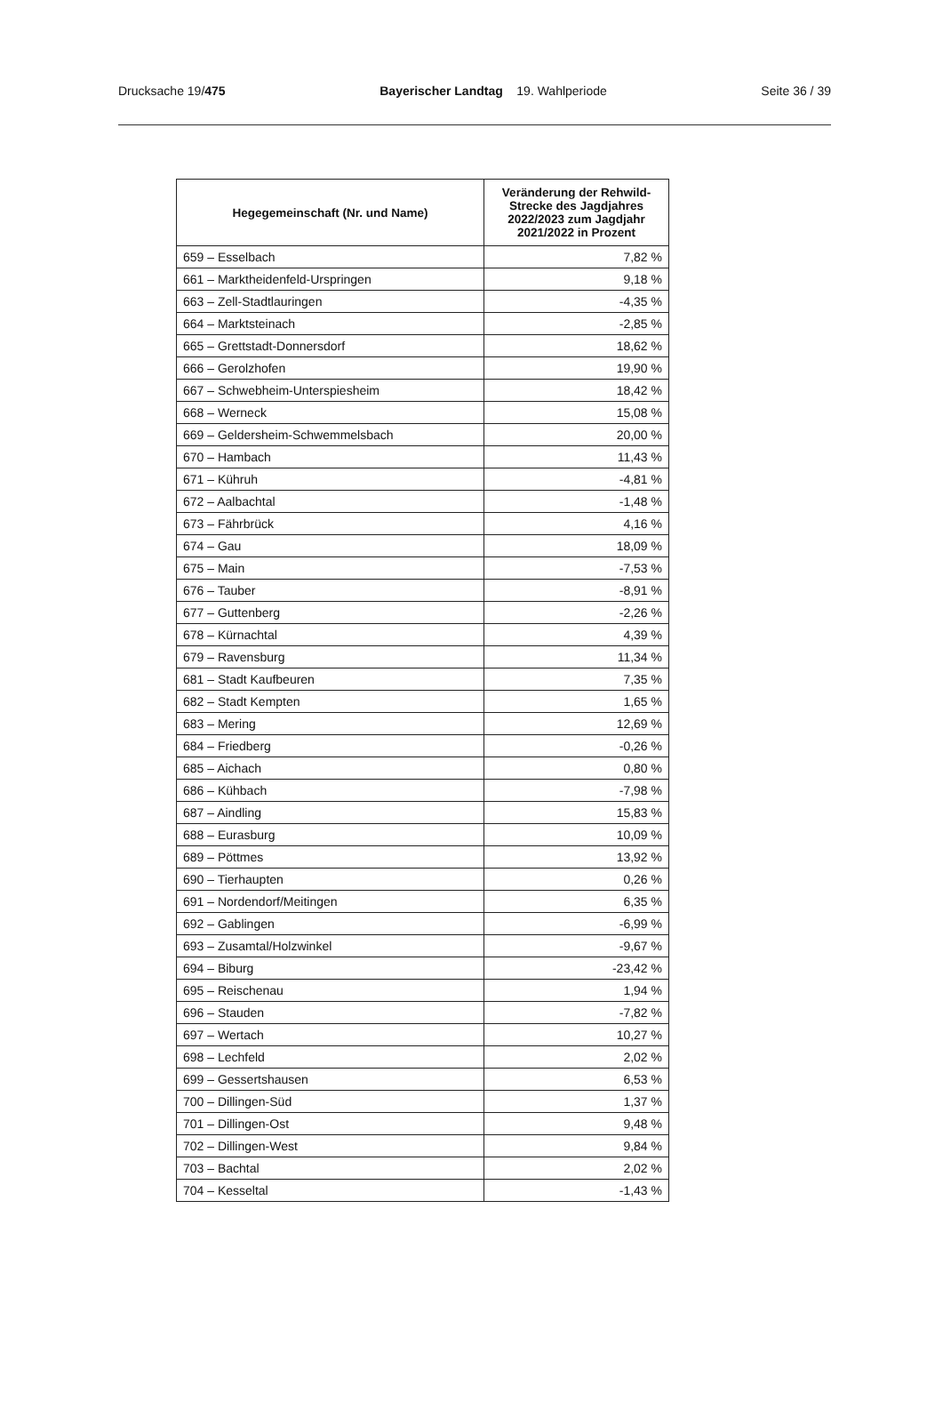Drucksache 19/475 Bayerischer Landtag 19. Wahlperiode
Seite 36 / 39
| Hegegemeinschaft (Nr. und Name) | Veränderung der Rehwild-Strecke des Jagdjahres 2022/2023 zum Jagdjahr 2021/2022 in Prozent |
| --- | --- |
| 659 – Esselbach | 7,82 % |
| 661 – Marktheidenfeld-Urspringen | 9,18 % |
| 663 – Zell-Stadtlauringen | -4,35 % |
| 664 – Marktsteinach | -2,85 % |
| 665 – Grettstadt-Donnersdorf | 18,62 % |
| 666 – Gerolzhofen | 19,90 % |
| 667 – Schwebheim-Unterspiesheim | 18,42 % |
| 668 – Werneck | 15,08 % |
| 669 – Geldersheim-Schwemmelsbach | 20,00 % |
| 670 – Hambach | 11,43 % |
| 671 – Kühruh | -4,81 % |
| 672 – Aalbachtal | -1,48 % |
| 673 – Fährbrück | 4,16 % |
| 674 – Gau | 18,09 % |
| 675 – Main | -7,53 % |
| 676 – Tauber | -8,91 % |
| 677 – Guttenberg | -2,26 % |
| 678 – Kürnachtal | 4,39 % |
| 679 – Ravensburg | 11,34 % |
| 681 – Stadt Kaufbeuren | 7,35 % |
| 682 – Stadt Kempten | 1,65 % |
| 683 – Mering | 12,69 % |
| 684 – Friedberg | -0,26 % |
| 685 – Aichach | 0,80 % |
| 686 – Kühbach | -7,98 % |
| 687 – Aindling | 15,83 % |
| 688 – Eurasburg | 10,09 % |
| 689 – Pöttmes | 13,92 % |
| 690 – Tierhaupten | 0,26 % |
| 691 – Nordendorf/Meitingen | 6,35 % |
| 692 – Gablingen | -6,99 % |
| 693 – Zusamtal/Holzwinkel | -9,67 % |
| 694 – Biburg | -23,42 % |
| 695 – Reischenau | 1,94 % |
| 696 – Stauden | -7,82 % |
| 697 – Wertach | 10,27 % |
| 698 – Lechfeld | 2,02 % |
| 699 – Gessertshausen | 6,53 % |
| 700 – Dillingen-Süd | 1,37 % |
| 701 – Dillingen-Ost | 9,48 % |
| 702 – Dillingen-West | 9,84 % |
| 703 – Bachtal | 2,02 % |
| 704 – Kesseltal | -1,43 % |